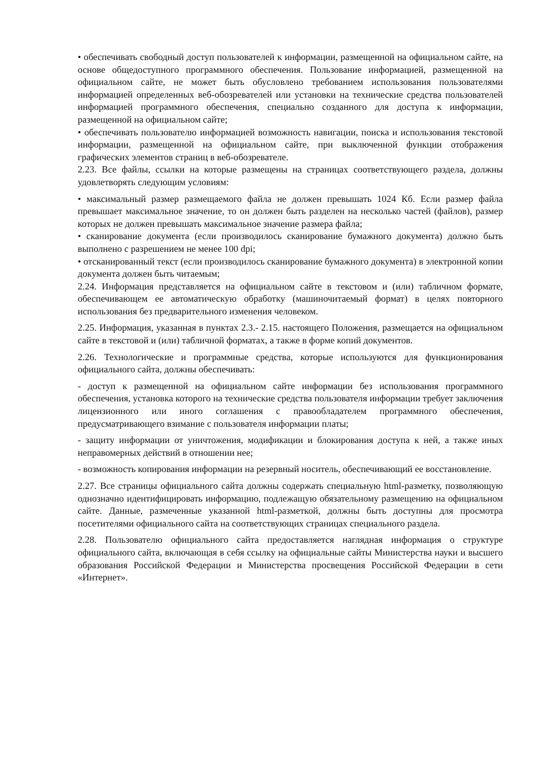• обеспечивать свободный доступ пользователей к информации, размещенной на официальном сайте, на основе общедоступного программного обеспечения. Пользование информацией, размещенной на официальном сайте, не может быть обусловлено требованием использования пользователями информацией определенных веб-обозревателей или установки на технические средства пользователей информацией программного обеспечения, специально созданного для доступа к информации, размещенной на официальном сайте;
• обеспечивать пользователю информацией возможность навигации, поиска и использования текстовой информации, размещенной на официальном сайте, при выключенной функции отображения графических элементов страниц в веб-обозревателе.
2.23. Все файлы, ссылки на которые размещены на страницах соответствующего раздела, должны удовлетворять следующим условиям:
• максимальный размер размещаемого файла не должен превышать 1024 Кб. Если размер файла превышает максимальное значение, то он должен быть разделен на несколько частей (файлов), размер которых не должен превышать максимальное значение размера файла;
• сканирование документа (если производилось сканирование бумажного документа) должно быть выполнено с разрешением не менее 100 dpi;
• отсканированный текст (если производилось сканирование бумажного документа) в электронной копии документа должен быть читаемым;
2.24. Информация представляется на официальном сайте в текстовом и (или) табличном формате, обеспечивающем ее автоматическую обработку (машиночитаемый формат) в целях повторного использования без предварительного изменения человеком.
2.25. Информация, указанная в пунктах 2.3.- 2.15. настоящего Положения, размещается на официальном сайте в текстовой и (или) табличной форматах, а также в форме копий документов.
2.26. Технологические и программные средства, которые используются для функционирования официального сайта, должны обеспечивать:
- доступ к размещенной на официальном сайте информации без использования программного обеспечения, установка которого на технические средства пользователя информации требует заключения лицензионного или иного соглашения с правообладателем программного обеспечения, предусматривающего взимание с пользователя информации платы;
- защиту информации от уничтожения, модификации и блокирования доступа к ней, а также иных неправомерных действий в отношении нее;
- возможность копирования информации на резервный носитель, обеспечивающий ее восстановление.
2.27. Все страницы официального сайта должны содержать специальную html-разметку, позволяющую однозначно идентифицировать информацию, подлежащую обязательному размещению на официальном сайте. Данные, размеченные указанной html-разметкой, должны быть доступны для просмотра посетителями официального сайта на соответствующих страницах специального раздела.
2.28. Пользователю официального сайта предоставляется наглядная информация о структуре официального сайта, включающая в себя ссылку на официальные сайты Министерства науки и высшего образования Российской Федерации и Министерства просвещения Российской Федерации в сети «Интернет».